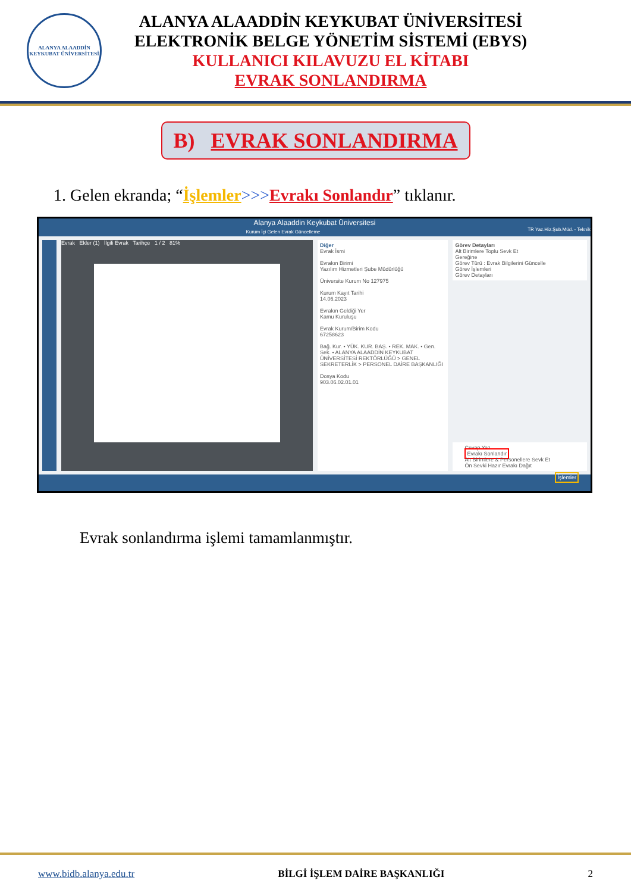ALANYA ALAADDİN KEYKUBAT ÜNİVERSİTESİ
ALANYA ALAADDİN KEYKUBAT ÜNİVERSİTESİ
ELEKTRONİK BELGE YÖNETİM SİSTEMİ (EBYS)
KULLANICI KILAVUZU EL KİTABI
EVRAK SONLANDIRMA
B) EVRAK SONLANDIRMA
1. Gelen ekranda; “İşlemler>>>Evrakı Sonlandır” tıklanır.
Alanya Alaaddin Keykubat Üniversitesi
Kurum İçi Gelen Evrak Güncelleme TR Yaz.Hiz.Şub.Müd. - Teknik
Evrak Ekler (1) İlgili Evrak Tarihçe 1 / 2 81%
Diğer
Evrak İsmi
Evrakın Birimi
Yazılım Hizmetleri Şube Müdürlüğü
Üniversite Kurum No 127975
Kurum Kayıt Tarihi
14.06.2023
Evrakın Geldiği Yer
Kamu Kuruluşu
Evrak Kurum/Birim Kodu
67258623
Bağ. Kur. • YÜK. KUR. BAŞ. • REK. MAK. • Gen. Sek. • ALANYA ALAADDİN KEYKUBAT ÜNİVERSİTESİ REKTÖRLÜĞÜ > GENEL SEKRETERLİK > PERSONEL DAİRE BAŞKANLIĞI
Dosya Kodu
903.06.02.01.01
Görev Detayları
Alt Birimlere Toplu Sevk Et
Gereğine
Görev Türü : Evrak Bilgilerini Güncelle
Görev İşlemleri
Görev Detayları
Cevap Yaz
Evrakı Sonlandır
Alt Birimlere & Personellere Sevk Et
Ön Sevki Hazır Evrakı Dağıt
İşlemler
Evrak sonlandırma işlemi tamamlanmıştır.
www.bidb.alanya.edu.tr BİLGİ İŞLEM DAİRE BAŞKANLIĞI 2